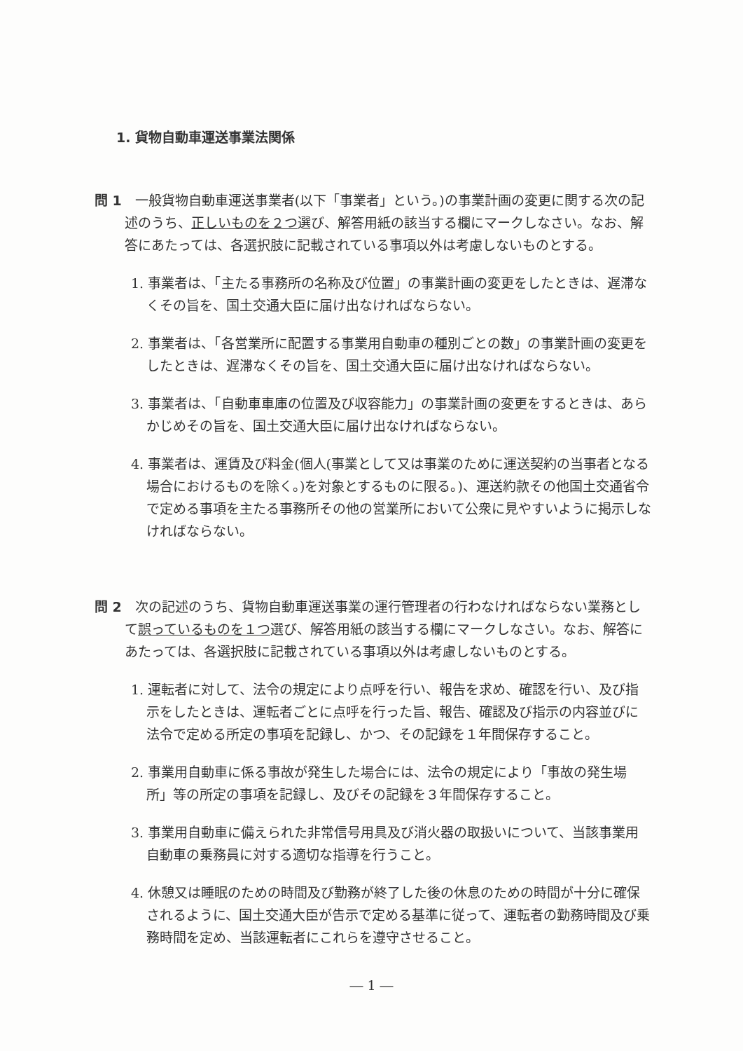1. 貨物自動車運送事業法関係
問 1　一般貨物自動車運送事業者(以下「事業者」という。)の事業計画の変更に関する次の記述のうち、正しいものを２つ選び、解答用紙の該当する欄にマークしなさい。なお、解答にあたっては、各選択肢に記載されている事項以外は考慮しないものとする。
1. 事業者は、「主たる事務所の名称及び位置」の事業計画の変更をしたときは、遅滞なくその旨を、国土交通大臣に届け出なければならない。
2. 事業者は、「各営業所に配置する事業用自動車の種別ごとの数」の事業計画の変更をしたときは、遅滞なくその旨を、国土交通大臣に届け出なければならない。
3. 事業者は、「自動車車庫の位置及び収容能力」の事業計画の変更をするときは、あらかじめその旨を、国土交通大臣に届け出なければならない。
4. 事業者は、運賃及び料金(個人(事業として又は事業のために運送契約の当事者となる場合におけるものを除く。)を対象とするものに限る。)、運送約款その他国土交通省令で定める事項を主たる事務所その他の営業所において公衆に見やすいように掲示しなければならない。
問 2　次の記述のうち、貨物自動車運送事業の運行管理者の行わなければならない業務として誤っているものを１つ選び、解答用紙の該当する欄にマークしなさい。なお、解答にあたっては、各選択肢に記載されている事項以外は考慮しないものとする。
1. 運転者に対して、法令の規定により点呼を行い、報告を求め、確認を行い、及び指示をしたときは、運転者ごとに点呼を行った旨、報告、確認及び指示の内容並びに法令で定める所定の事項を記録し、かつ、その記録を１年間保存すること。
2. 事業用自動車に係る事故が発生した場合には、法令の規定により「事故の発生場所」等の所定の事項を記録し、及びその記録を３年間保存すること。
3. 事業用自動車に備えられた非常信号用具及び消火器の取扱いについて、当該事業用自動車の乗務員に対する適切な指導を行うこと。
4. 休憩又は睡眠のための時間及び勤務が終了した後の休息のための時間が十分に確保されるように、国土交通大臣が告示で定める基準に従って、運転者の勤務時間及び乗務時間を定め、当該運転者にこれらを遵守させること。
― 1 ―